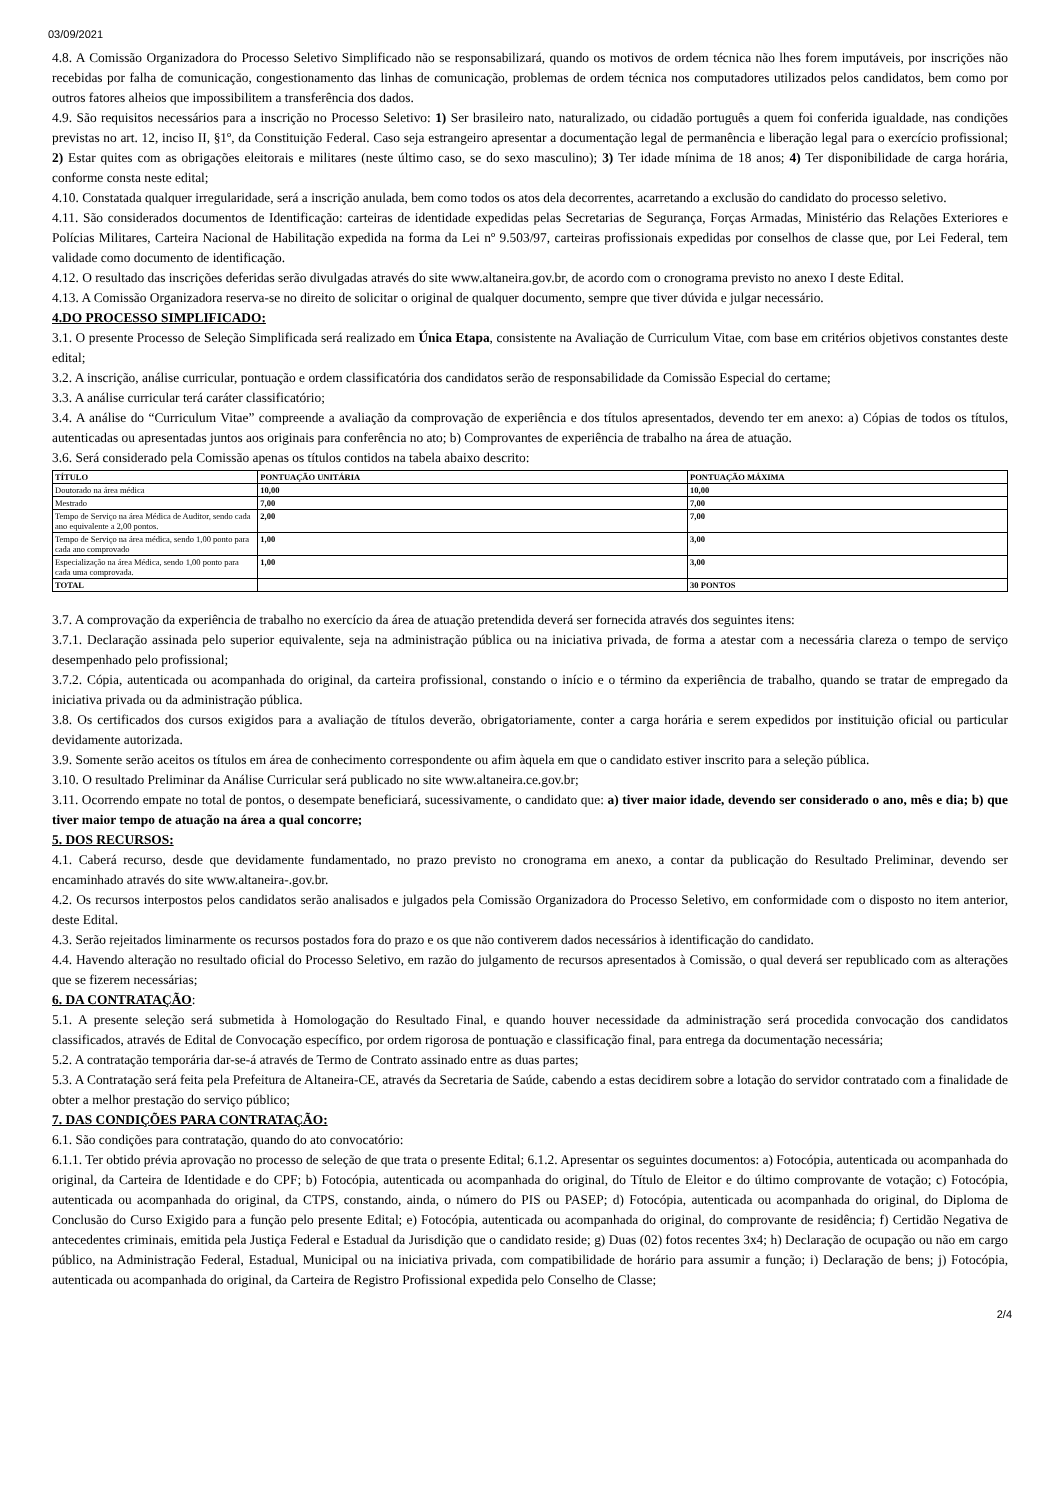03/09/2021
4.8. A Comissão Organizadora do Processo Seletivo Simplificado não se responsabilizará, quando os motivos de ordem técnica não lhes forem imputáveis, por inscrições não recebidas por falha de comunicação, congestionamento das linhas de comunicação, problemas de ordem técnica nos computadores utilizados pelos candidatos, bem como por outros fatores alheios que impossibilitem a transferência dos dados.
4.9. São requisitos necessários para a inscrição no Processo Seletivo: 1) Ser brasileiro nato, naturalizado, ou cidadão português a quem foi conferida igualdade, nas condições previstas no art. 12, inciso II, §1º, da Constituição Federal. Caso seja estrangeiro apresentar a documentação legal de permanência e liberação legal para o exercício profissional; 2) Estar quites com as obrigações eleitorais e militares (neste último caso, se do sexo masculino); 3) Ter idade mínima de 18 anos; 4) Ter disponibilidade de carga horária, conforme consta neste edital;
4.10. Constatada qualquer irregularidade, será a inscrição anulada, bem como todos os atos dela decorrentes, acarretando a exclusão do candidato do processo seletivo.
4.11. São considerados documentos de Identificação: carteiras de identidade expedidas pelas Secretarias de Segurança, Forças Armadas, Ministério das Relações Exteriores e Polícias Militares, Carteira Nacional de Habilitação expedida na forma da Lei nº 9.503/97, carteiras profissionais expedidas por conselhos de classe que, por Lei Federal, tem validade como documento de identificação.
4.12. O resultado das inscrições deferidas serão divulgadas através do site www.altaneira.gov.br, de acordo com o cronograma previsto no anexo I deste Edital.
4.13. A Comissão Organizadora reserva-se no direito de solicitar o original de qualquer documento, sempre que tiver dúvida e julgar necessário.
4.DO PROCESSO SIMPLIFICADO:
3.1. O presente Processo de Seleção Simplificada será realizado em Única Etapa, consistente na Avaliação de Curriculum Vitae, com base em critérios objetivos constantes deste edital;
3.2. A inscrição, análise curricular, pontuação e ordem classificatória dos candidatos serão de responsabilidade da Comissão Especial do certame;
3.3. A análise curricular terá caráter classificatório;
3.4. A análise do “Curriculum Vitae” compreende a avaliação da comprovação de experiência e dos títulos apresentados, devendo ter em anexo: a) Cópias de todos os títulos, autenticadas ou apresentadas juntos aos originais para conferência no ato; b) Comprovantes de experiência de trabalho na área de atuação.
3.6. Será considerado pela Comissão apenas os títulos contidos na tabela abaixo descrito:
| TÍTULO | PONTUAÇÃO UNITÁRIA | PONTUAÇÃO MÁXIMA |
| --- | --- | --- |
| Doutorado na área médica | 10,00 | 10,00 |
| Mestrado | 7,00 | 7,00 |
| Tempo de Serviço na área Médica de Auditor, sendo cada ano equivalente a 2,00 pontos. | 2,00 | 7,00 |
| Tempo de Serviço na área médica, sendo 1,00 ponto para cada ano comprovado | 1,00 | 3,00 |
| Especialização na área Médica, sendo 1,00 ponto para cada uma comprovada. | 1,00 | 3,00 |
| TOTAL | | 30 PONTOS |
3.7. A comprovação da experiência de trabalho no exercício da área de atuação pretendida deverá ser fornecida através dos seguintes itens:
3.7.1. Declaração assinada pelo superior equivalente, seja na administração pública ou na iniciativa privada, de forma a atestar com a necessária clareza o tempo de serviço desempenhado pelo profissional;
3.7.2. Cópia, autenticada ou acompanhada do original, da carteira profissional, constando o início e o término da experiência de trabalho, quando se tratar de empregado da iniciativa privada ou da administração pública.
3.8. Os certificados dos cursos exigidos para a avaliação de títulos deverão, obrigatoriamente, conter a carga horária e serem expedidos por instituição oficial ou particular devidamente autorizada.
3.9. Somente serão aceitos os títulos em área de conhecimento correspondente ou afim àquela em que o candidato estiver inscrito para a seleção pública.
3.10. O resultado Preliminar da Análise Curricular será publicado no site www.altaneira.ce.gov.br;
3.11. Ocorrendo empate no total de pontos, o desempate beneficiará, sucessivamente, o candidato que: a) tiver maior idade, devendo ser considerado o ano, mês e dia; b) que tiver maior tempo de atuação na área a qual concorre;
5. DOS RECURSOS:
4.1. Caberá recurso, desde que devidamente fundamentado, no prazo previsto no cronograma em anexo, a contar da publicação do Resultado Preliminar, devendo ser encaminhado através do site www.altaneira-.gov.br.
4.2. Os recursos interpostos pelos candidatos serão analisados e julgados pela Comissão Organizadora do Processo Seletivo, em conformidade com o disposto no item anterior, deste Edital.
4.3. Serão rejeitados liminarmente os recursos postados fora do prazo e os que não contiverem dados necessários à identificação do candidato.
4.4. Havendo alteração no resultado oficial do Processo Seletivo, em razão do julgamento de recursos apresentados à Comissão, o qual deverá ser republicado com as alterações que se fizerem necessárias;
6. DA CONTRATAÇÃO:
5.1. A presente seleção será submetida à Homologação do Resultado Final, e quando houver necessidade da administração será procedida convocação dos candidatos classificados, através de Edital de Convocação específico, por ordem rigorosa de pontuação e classificação final, para entrega da documentação necessária;
5.2. A contratação temporária dar-se-á através de Termo de Contrato assinado entre as duas partes;
5.3. A Contratação será feita pela Prefeitura de Altaneira-CE, através da Secretaria de Saúde, cabendo a estas decidirem sobre a lotação do servidor contratado com a finalidade de obter a melhor prestação do serviço público;
7. DAS CONDIÇÕES PARA CONTRATAÇÃO:
6.1. São condições para contratação, quando do ato convocatório:
6.1.1. Ter obtido prévia aprovação no processo de seleção de que trata o presente Edital; 6.1.2. Apresentar os seguintes documentos: a) Fotocópia, autenticada ou acompanhada do original, da Carteira de Identidade e do CPF; b) Fotocópia, autenticada ou acompanhada do original, do Título de Eleitor e do último comprovante de votação; c) Fotocópia, autenticada ou acompanhada do original, da CTPS, constando, ainda, o número do PIS ou PASEP; d) Fotocópia, autenticada ou acompanhada do original, do Diploma de Conclusão do Curso Exigido para a função pelo presente Edital; e) Fotocópia, autenticada ou acompanhada do original, do comprovante de residência; f) Certidão Negativa de antecedentes criminais, emitida pela Justiça Federal e Estadual da Jurisdição que o candidato reside; g) Duas (02) fotos recentes 3x4; h) Declaração de ocupação ou não em cargo público, na Administração Federal, Estadual, Municipal ou na iniciativa privada, com compatibilidade de horário para assumir a função; i) Declaração de bens; j) Fotocópia, autenticada ou acompanhada do original, da Carteira de Registro Profissional expedida pelo Conselho de Classe;
2/4